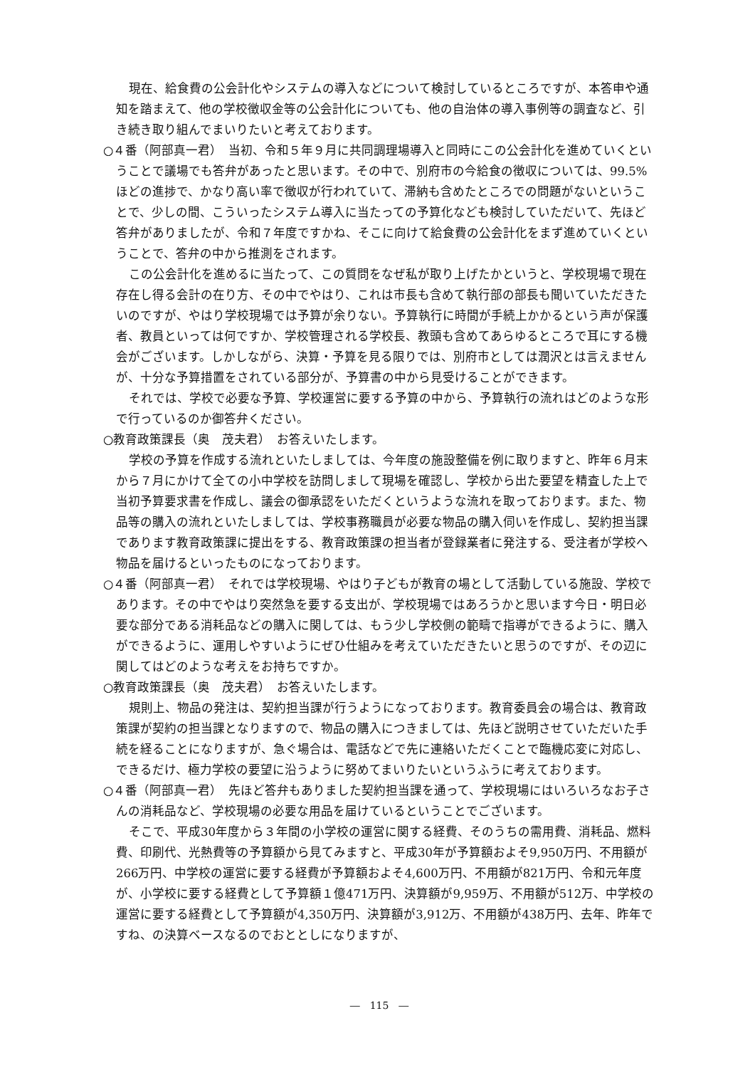現在、給食費の公会計化やシステムの導入などについて検討しているところですが、本答申や通知を踏まえて、他の学校徴収金等の公会計化についても、他の自治体の導入事例等の調査など、引き続き取り組んでまいりたいと考えております。
○４番（阿部真一君）　当初、令和５年９月に共同調理場導入と同時にこの公会計化を進めていくということで議場でも答弁があったと思います。その中で、別府市の今給食の徴収については、99.5%ほどの進捗で、かなり高い率で徴収が行われていて、滞納も含めたところでの問題がないということで、少しの間、こういったシステム導入に当たっての予算化なども検討していただいて、先ほど答弁がありましたが、令和７年度ですかね、そこに向けて給食費の公会計化をまず進めていくということで、答弁の中から推測をされます。
この公会計化を進めるに当たって、この質問をなぜ私が取り上げたかというと、学校現場で現在存在し得る会計の在り方、その中でやはり、これは市長も含めて執行部の部長も聞いていただきたいのですが、やはり学校現場では予算が余りない。予算執行に時間が手続上かかるという声が保護者、教員といっては何ですか、学校管理される学校長、教頭も含めてあらゆるところで耳にする機会がございます。しかしながら、決算・予算を見る限りでは、別府市としては潤沢とは言えませんが、十分な予算措置をされている部分が、予算書の中から見受けることができます。
それでは、学校で必要な予算、学校運営に要する予算の中から、予算執行の流れはどのような形で行っているのか御答弁ください。
○教育政策課長（奥　茂夫君）　お答えいたします。
学校の予算を作成する流れといたしましては、今年度の施設整備を例に取りますと、昨年６月末から７月にかけて全ての小中学校を訪問しまして現場を確認し、学校から出た要望を精査した上で当初予算要求書を作成し、議会の御承認をいただくというような流れを取っております。また、物品等の購入の流れといたしましては、学校事務職員が必要な物品の購入伺いを作成し、契約担当課であります教育政策課に提出をする、教育政策課の担当者が登録業者に発注する、受注者が学校へ物品を届けるといったものになっております。
○４番（阿部真一君）　それでは学校現場、やはり子どもが教育の場として活動している施設、学校であります。その中でやはり突然急を要する支出が、学校現場ではあろうかと思います今日・明日必要な部分である消耗品などの購入に関しては、もう少し学校側の範疇で指導ができるように、購入ができるように、運用しやすいようにぜひ仕組みを考えていただきたいと思うのですが、その辺に関してはどのような考えをお持ちですか。
○教育政策課長（奥　茂夫君）　お答えいたします。
規則上、物品の発注は、契約担当課が行うようになっております。教育委員会の場合は、教育政策課が契約の担当課となりますので、物品の購入につきましては、先ほど説明させていただいた手続を経ることになりますが、急ぐ場合は、電話などで先に連絡いただくことで臨機応変に対応し、できるだけ、極力学校の要望に沿うように努めてまいりたいというふうに考えております。
○４番（阿部真一君）　先ほど答弁もありました契約担当課を通って、学校現場にはいろいろなお子さんの消耗品など、学校現場の必要な用品を届けているということでございます。
そこで、平成30年度から３年間の小学校の運営に関する経費、そのうちの需用費、消耗品、燃料費、印刷代、光熱費等の予算額から見てみますと、平成30年が予算額およそ9,950万円、不用額が266万円、中学校の運営に要する経費が予算額およそ4,600万円、不用額が821万円、令和元年度が、小学校に要する経費として予算額１億471万円、決算額が9,959万、不用額が512万、中学校の運営に要する経費として予算額が4,350万円、決算額が3,912万、不用額が438万円、去年、昨年ですね、の決算ベースなるのでおととしになりますが、
―　115　―